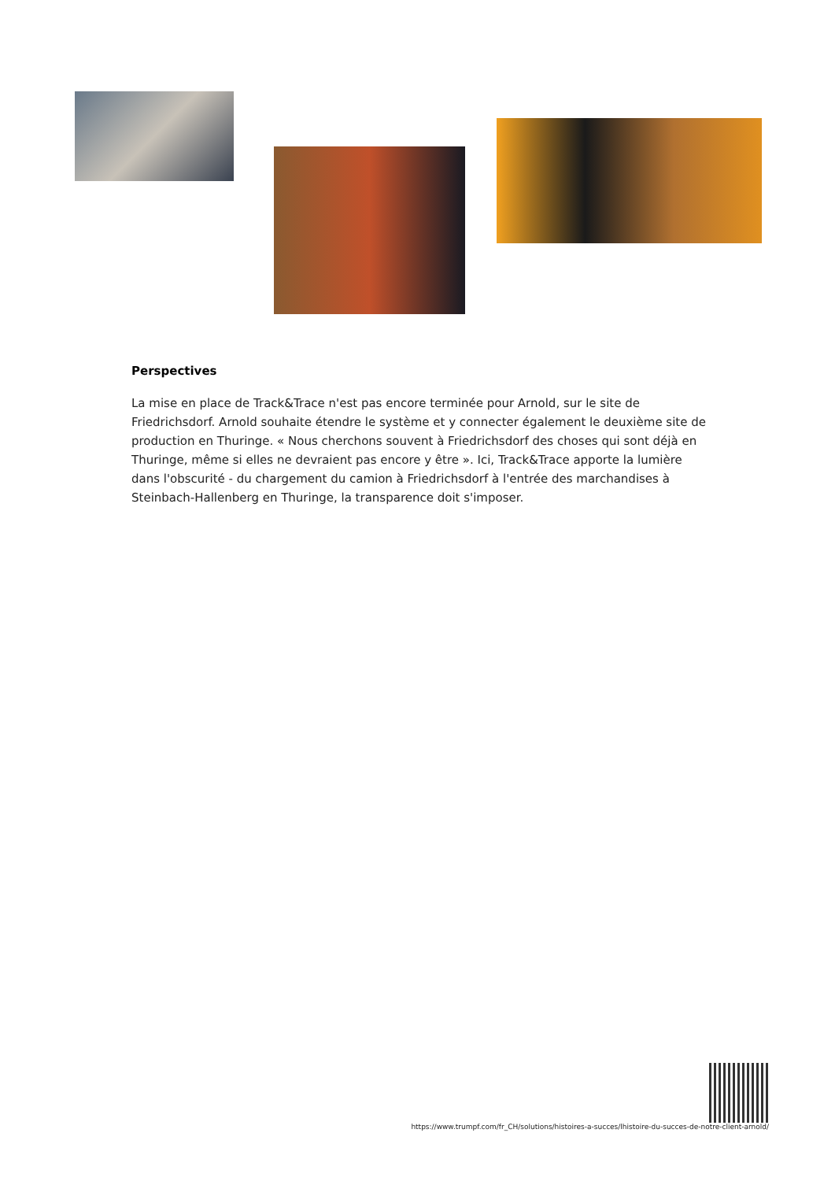Perspectives
La mise en place de Track&Trace n'est pas encore terminée pour Arnold, sur le site de Friedrichsdorf. Arnold souhaite étendre le système et y connecter également le deuxième site de production en Thuringe. « Nous cherchons souvent à Friedrichsdorf des choses qui sont déjà en Thuringe, même si elles ne devraient pas encore y être ». Ici, Track&Trace apporte la lumière dans l'obscurité - du chargement du camion à Friedrichsdorf à l'entrée des marchandises à Steinbach-Hallenberg en Thuringe, la transparence doit s'imposer.
https://www.trumpf.com/fr_CH/solutions/histoires-a-succes/lhistoire-du-succes-de-notre-client-arnold/